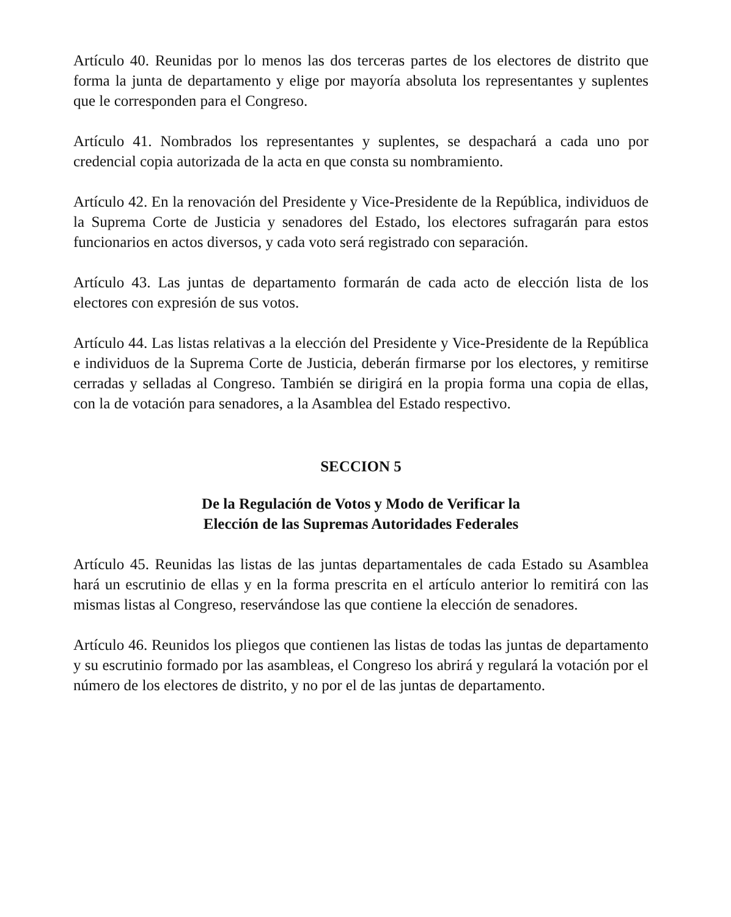Artículo 40. Reunidas por lo menos las dos terceras partes de los electores de distrito que forma la junta de departamento y elige por mayoría absoluta los representantes y suplentes que le corresponden para el Congreso.
Artículo 41. Nombrados los representantes y suplentes, se despachará a cada uno por credencial copia autorizada de la acta en que consta su nombramiento.
Artículo 42. En la renovación del Presidente y Vice-Presidente de la República, individuos de la Suprema Corte de Justicia y senadores del Estado, los electores sufragarán para estos funcionarios en actos diversos, y cada voto será registrado con separación.
Artículo 43. Las juntas de departamento formarán de cada acto de elección lista de los electores con expresión de sus votos.
Artículo 44. Las listas relativas a la elección del Presidente y Vice-Presidente de la República e individuos de la Suprema Corte de Justicia, deberán firmarse por los electores, y remitirse cerradas y selladas al Congreso. También se dirigirá en la propia forma una copia de ellas, con la de votación para senadores, a la Asamblea del Estado respectivo.
SECCION 5
De la Regulación de Votos y Modo de Verificar la
Elección de las Supremas Autoridades Federales
Artículo 45. Reunidas las listas de las juntas departamentales de cada Estado su Asamblea hará un escrutinio de ellas y en la forma prescrita en el artículo anterior lo remitirá con las mismas listas al Congreso, reservándose las que contiene la elección de senadores.
Artículo 46. Reunidos los pliegos que contienen las listas de todas las juntas de departamento y su escrutinio formado por las asambleas, el Congreso los abrirá y regulará la votación por el número de los electores de distrito, y no por el de las juntas de departamento.